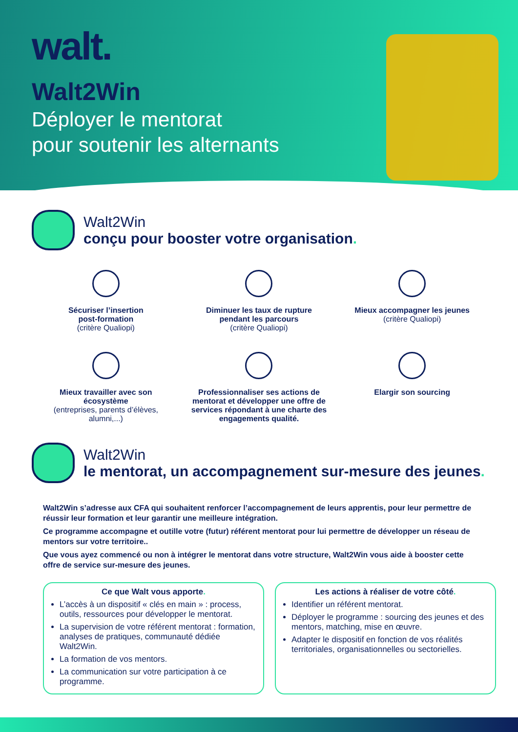walt.
Walt2Win
Déployer le mentorat
pour soutenir les alternants
Walt2Win
conçu pour booster votre organisation.
Sécuriser l’insertion
post-formation
(critère Qualiopi)
Diminuer les taux de rupture
pendant les parcours
(critère Qualiopi)
Mieux accompagner les jeunes
(critère Qualiopi)
Mieux travailler avec son
écosystème
(entreprises, parents d’élèves,
alumni,...)
Professionnaliser ses actions de mentorat et développer une offre de services répondant à une charte des engagements qualité.
Elargir son sourcing
Walt2Win
le mentorat, un accompagnement sur-mesure des jeunes.
Walt2Win s’adresse aux CFA qui souhaitent renforcer l’accompagnement de leurs apprentis, pour leur permettre de réussir leur formation et leur garantir une meilleure intégration.
Ce programme accompagne et outille votre (futur) référent mentorat pour lui permettre de développer un réseau de mentors sur votre territoire..
Que vous ayez commencé ou non à intégrer le mentorat dans votre structure, Walt2Win vous aide à booster cette offre de service sur-mesure des jeunes.
Ce que Walt vous apporte.
L’accès à un dispositif « clés en main » : process, outils, ressources pour développer le mentorat.
La supervision de votre référent mentorat : formation, analyses de pratiques, communauté dédiée Walt2Win.
La formation de vos mentors.
La communication sur votre participation à ce programme.
Les actions à réaliser de votre côté.
Identifier un référent mentorat.
Déployer le programme : sourcing des jeunes et des mentors, matching, mise en œuvre.
Adapter le dispositif en fonction de vos réalités territoriales, organisationnelles ou sectorielles.